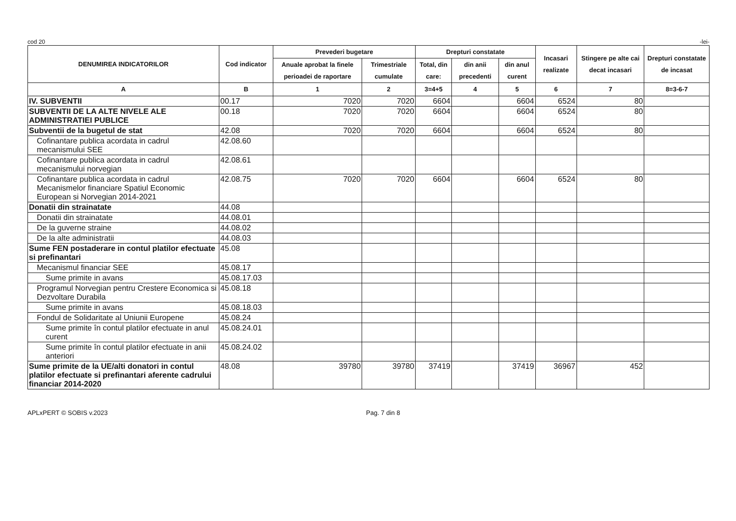cod 20 -lei-
| DENUMIREA INDICATORILOR | Cod indicator | Prevederi bugetare | | Drepturi constatate | | | Incasari realizate | Stingere pe alte cai decat incasari | Drepturi constatate de incasat |
| --- | --- | --- | --- | --- | --- | --- | --- | --- | --- |
| | | Anuale aprobat la finele perioadei de raportare | Trimestriale cumulate | Total, din care: | din anii precedenti | din anul curent | | | |
| A | B | 1 | 2 | 3=4+5 | 4 | 5 | 6 | 7 | 8=3-6-7 |
| IV. SUBVENTII | 00.17 | 7020 | 7020 | 6604 | | 6604 | 6524 | 80 | |
| SUBVENTII DE LA ALTE NIVELE ALE ADMINISTRATIEI PUBLICE | 00.18 | 7020 | 7020 | 6604 | | 6604 | 6524 | 80 | |
| Subventii de la bugetul de stat | 42.08 | 7020 | 7020 | 6604 | | 6604 | 6524 | 80 | |
| Cofinantare publica acordata in cadrul mecanismului SEE | 42.08.60 | | | | | | | | |
| Cofinantare publica acordata in cadrul mecanismului norvegian | 42.08.61 | | | | | | | | |
| Cofinantare publica acordata in cadrul Mecanismelor financiare Spatiul Economic European si Norvegian 2014-2021 | 42.08.75 | 7020 | 7020 | 6604 | | 6604 | 6524 | 80 | |
| Donatii din strainatate | 44.08 | | | | | | | | |
| Donatii din strainatate | 44.08.01 | | | | | | | | |
| De la guverne straine | 44.08.02 | | | | | | | | |
| De la alte administratii | 44.08.03 | | | | | | | | |
| Sume FEN postaderare in contul platilor efectuate si prefinantari | 45.08 | | | | | | | | |
| Mecanismul financiar SEE | 45.08.17 | | | | | | | | |
| Sume primite in avans | 45.08.17.03 | | | | | | | | |
| Programul Norvegian pentru Crestere Economica si Dezvoltare Durabila | 45.08.18 | | | | | | | | |
| Sume primite in avans | 45.08.18.03 | | | | | | | | |
| Fondul de Solidaritate al Uniunii Europene | 45.08.24 | | | | | | | | |
| Sume primite în contul platilor efectuate in anul curent | 45.08.24.01 | | | | | | | | |
| Sume primite în contul platilor efectuate in anii anteriori | 45.08.24.02 | | | | | | | | |
| Sume primite de la UE/alti donatori in contul platilor efectuate si prefinantari aferente cadrului financiar 2014-2020 | 48.08 | 39780 | 39780 | 37419 | | 37419 | 36967 | 452 | |
APLxPERT © SOBIS v.2023 Pag. 7 din 8